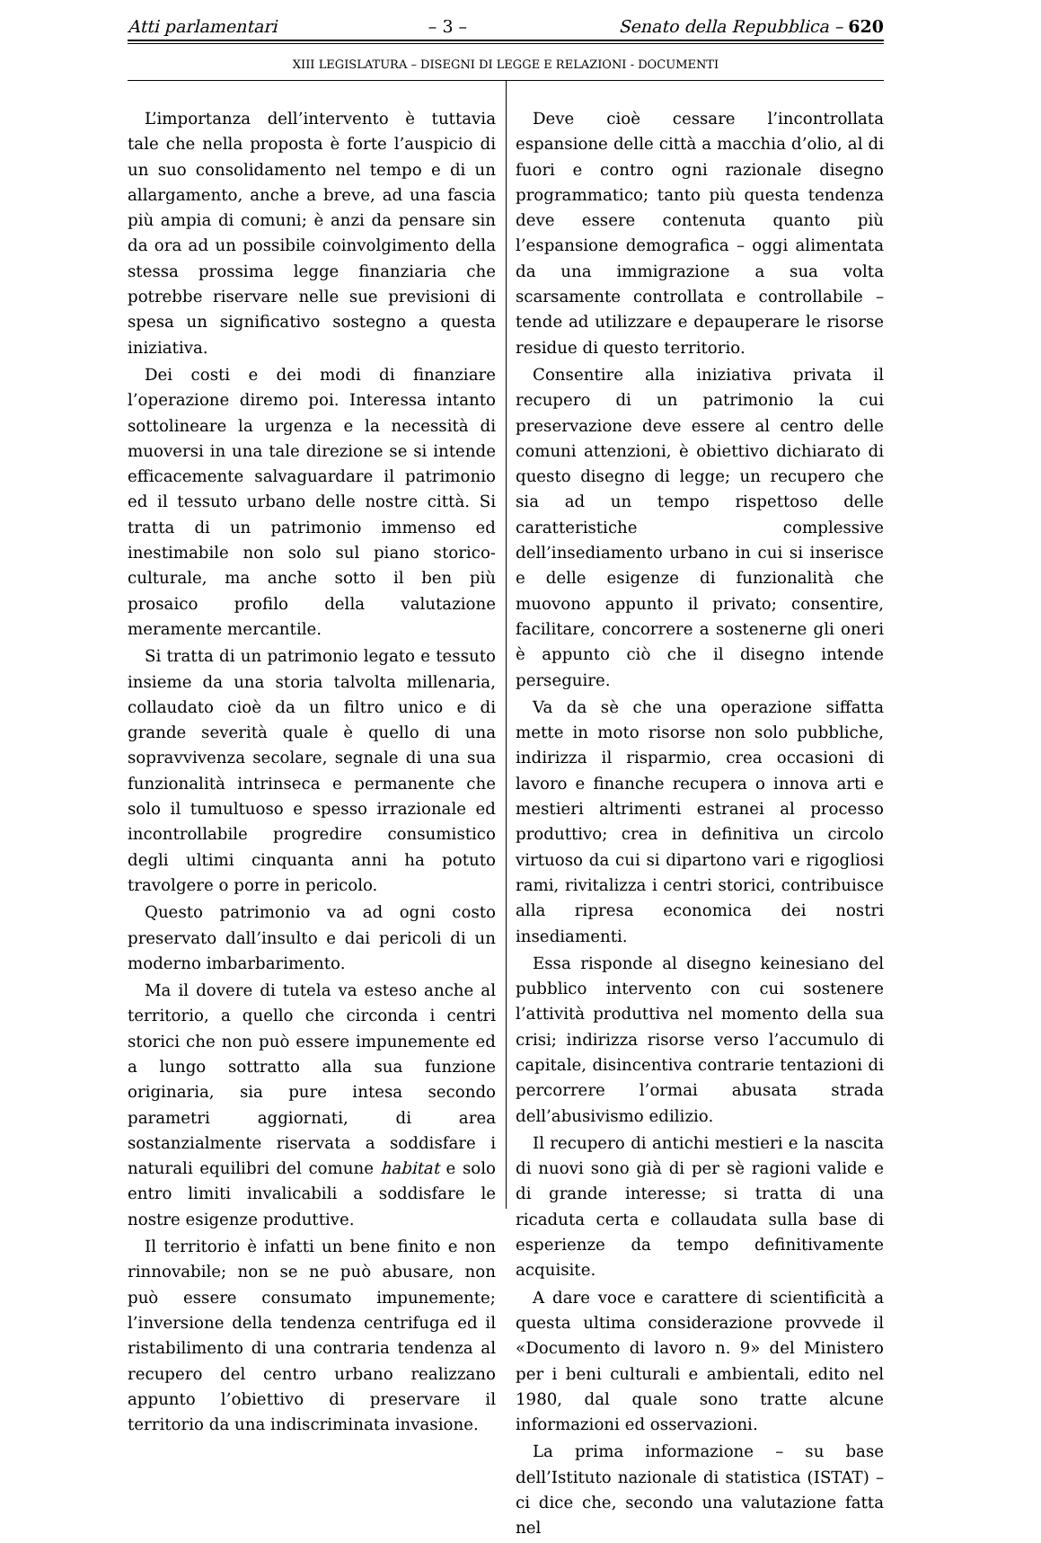Atti parlamentari – 3 – Senato della Repubblica – 620
XIII LEGISLATURA – DISEGNI DI LEGGE E RELAZIONI - DOCUMENTI
L’importanza dell’intervento è tuttavia tale che nella proposta è forte l’auspicio di un suo consolidamento nel tempo e di un allargamento, anche a breve, ad una fascia più ampia di comuni; è anzi da pensare sin da ora ad un possibile coinvolgimento della stessa prossima legge finanziaria che potrebbe riservare nelle sue previsioni di spesa un significativo sostegno a questa iniziativa.
Dei costi e dei modi di finanziare l’operazione diremo poi. Interessa intanto sottolineare la urgenza e la necessità di muoversi in una tale direzione se si intende efficacemente salvaguardare il patrimonio ed il tessuto urbano delle nostre città. Si tratta di un patrimonio immenso ed inestimabile non solo sul piano storico-culturale, ma anche sotto il ben più prosaico profilo della valutazione meramente mercantile.
Si tratta di un patrimonio legato e tessuto insieme da una storia talvolta millenaria, collaudato cioè da un filtro unico e di grande severità quale è quello di una sopravvivenza secolare, segnale di una sua funzionalità intrinseca e permanente che solo il tumultuoso e spesso irrazionale ed incontrollabile progredire consumistico degli ultimi cinquanta anni ha potuto travolgere o porre in pericolo.
Questo patrimonio va ad ogni costo preservato dall’insulto e dai pericoli di un moderno imbarbarimento.
Ma il dovere di tutela va esteso anche al territorio, a quello che circonda i centri storici che non può essere impunemente ed a lungo sottratto alla sua funzione originaria, sia pure intesa secondo parametri aggiornati, di area sostanzialmente riservata a soddisfare i naturali equilibri del comune habitat e solo entro limiti invalicabili a soddisfare le nostre esigenze produttive.
Il territorio è infatti un bene finito e non rinnovabile; non se ne può abusare, non può essere consumato impunemente; l’inversione della tendenza centrifuga ed il ristabilimento di una contraria tendenza al recupero del centro urbano realizzano appunto l’obiettivo di preservare il territorio da una indiscriminata invasione.
Deve cioè cessare l’incontrollata espansione delle città a macchia d’olio, al di fuori e contro ogni razionale disegno programmatico; tanto più questa tendenza deve essere contenuta quanto più l’espansione demografica – oggi alimentata da una immigrazione a sua volta scarsamente controllata e controllabile – tende ad utilizzare e depauperare le risorse residue di questo territorio.
Consentire alla iniziativa privata il recupero di un patrimonio la cui preservazione deve essere al centro delle comuni attenzioni, è obiettivo dichiarato di questo disegno di legge; un recupero che sia ad un tempo rispettoso delle caratteristiche complessive dell’insediamento urbano in cui si inserisce e delle esigenze di funzionalità che muovono appunto il privato; consentire, facilitare, concorrere a sostenerne gli oneri è appunto ciò che il disegno intende perseguire.
Va da sè che una operazione siffatta mette in moto risorse non solo pubbliche, indirizza il risparmio, crea occasioni di lavoro e finanche recupera o innova arti e mestieri altrimenti estranei al processo produttivo; crea in definitiva un circolo virtuoso da cui si dipartono vari e rigogliosi rami, rivitalizza i centri storici, contribuisce alla ripresa economica dei nostri insediamenti.
Essa risponde al disegno keinesiano del pubblico intervento con cui sostenere l’attività produttiva nel momento della sua crisi; indirizza risorse verso l’accumulo di capitale, disincentiva contrarie tentazioni di percorrere l’ormai abusata strada dell’abusivismo edilizio.
Il recupero di antichi mestieri e la nascita di nuovi sono già di per sè ragioni valide e di grande interesse; si tratta di una ricaduta certa e collaudata sulla base di esperienze da tempo definitivamente acquisite.
A dare voce e carattere di scientificità a questa ultima considerazione provvede il «Documento di lavoro n. 9» del Ministero per i beni culturali e ambientali, edito nel 1980, dal quale sono tratte alcune informazioni ed osservazioni.
La prima informazione – su base dell’Istituto nazionale di statistica (ISTAT) – ci dice che, secondo una valutazione fatta nel